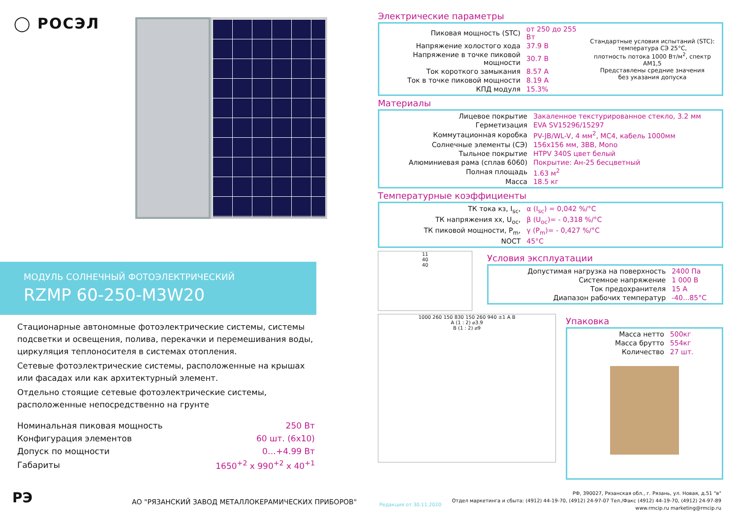◯ РОСЭЛ
МОДУЛЬ СОЛНЕЧНЫЙ ФОТОЭЛЕКТРИЧЕСКИЙ
RZMP 60-250-M3W20
Стационарные автономные фотоэлектрические системы, системы подсветки и освещения, полива, перекачки и перемешивания воды, циркуляция теплоносителя в системах отопления.
Сетевые фотоэлектрические системы, расположенные на крышах или фасадах или как архитектурный элемент.
Отдельно стоящие сетевые фотоэлектрические системы, расположенные непосредственно на грунте
| Номинальная пиковая мощность | 250 Вт |
| Конфигурация элементов | 60 шт. (6x10) |
| Допуск по мощности | 0…+4.99 Вт |
| Габариты | 1650<sup>+2</sup> x 990<sup>+2</sup> x 40<sup>+1</sup> |
Электрические параметры
| Пиковая мощность (STC) | от 250 до 255 Вт | Стандартные условия испытаний (STC): температура СЭ 25°С, плотность потока 1000 Вт/м<sup>2</sup>, спектр АМ1,5 Представлены средние значения без указания допуска |
| Напряжение холостого хода | 37.9 В | |
| Напряжение в точке пиковой мощности | 30.7 В | |
| Ток короткого замыкания | 8.57 А | |
| Ток в точке пиковой мощности | 8.19 А | |
| КПД модуля | 15.3% | |
Материалы
| Лицевое покрытие | Закаленное текстурированное стекло, 3.2 мм |
| Герметизация | EVA SV15296/15297 |
| Коммутационная коробка | PV-JB/WL-V, 4 мм<sup>2</sup>, MC4, кабель 1000мм |
| Солнечные элементы (СЭ) | 156х156 мм, 3ВВ, Mono |
| Тыльное покрытие | HTPV 340S цвет белый |
| Алюминиевая рама (сплав 6060) | Покрытие: Ан-25 бесцветный |
| Полная площадь | 1.63 м<sup>2</sup> |
| Масса | 18.5 кг |
Температурные коэффициенты
| ТК тока кз, I<sub>sc</sub>, | α (I<sub>sc</sub>) = 0,042 %/°C |
| ТК напряжения хх, U<sub>oc</sub>, | β (U<sub>oc</sub>)= - 0,318 %/°C |
| ТК пиковой мощности, P<sub>m</sub>, | γ (P<sub>m</sub>)= - 0,427 %/°C |
| NOCT | 45°C |
11
40
40
Условия эксплуатации
| Допустимая нагрузка на поверхность | 2400 Па |
| Системное напряжение | 1 000 В |
| Ток предохранителя | 15 А |
| Диапазон рабочих температур | -40...85°С |
1000 260 150 830 150 260 940 ±1 A B
A (1 : 2) ⌀3.9
B (1 : 2) ⌀9
Упаковка
| Масса нетто | 500кг |
| Масса брутто | 554кг |
| Количество | 27 шт. |
РЭ
АО "РЯЗАНСКИЙ ЗАВОД МЕТАЛЛОКЕРАМИЧЕСКИХ ПРИБОРОВ"
Редакция от 30.11.2020
РФ, 390027, Рязанская обл., г. Рязань, ул. Новая, д.51 "в"
Отдел маркетинга и сбыта: (4912) 44-19-70, (4912) 24-97-07 Тел./Факс (4912) 44-19-70, (4912) 24-97-89
www.rmcip.ru marketing@rmcip.ru